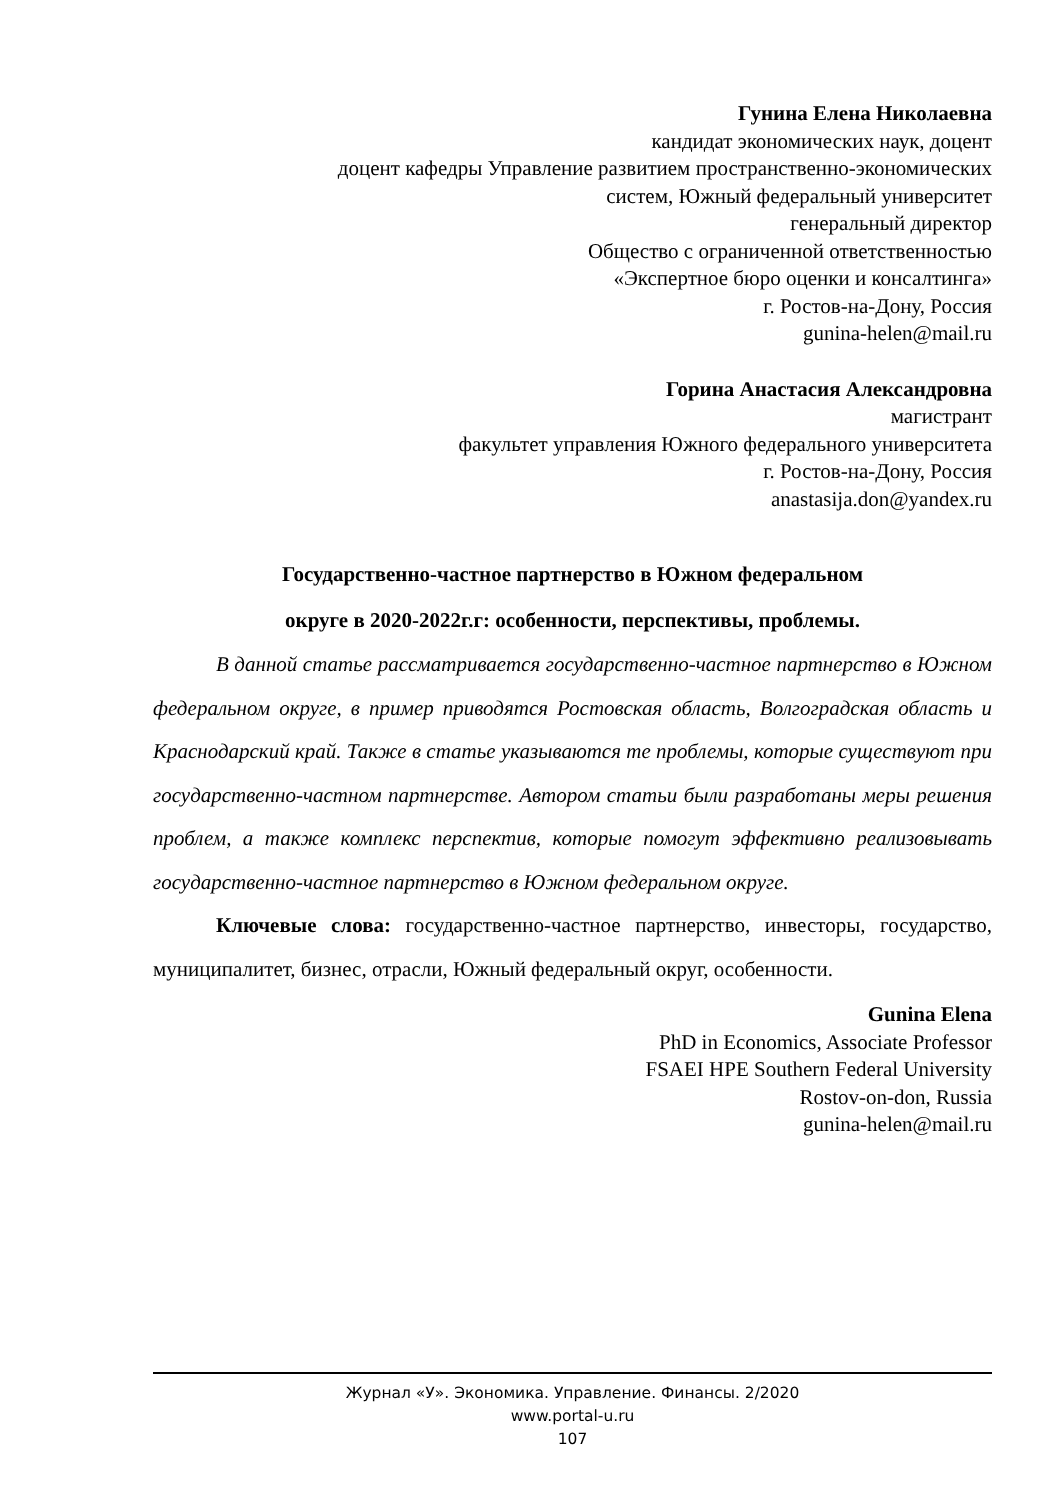Гунина Елена Николаевна
кандидат экономических наук, доцент
доцент кафедры Управление развитием пространственно-экономических
систем, Южный федеральный университет
генеральный директор
Общество с ограниченной ответственностью
«Экспертное бюро оценки и консалтинга»
г. Ростов-на-Дону, Россия
gunina-helen@mail.ru
Горина Анастасия Александровна
магистрант
факультет управления Южного федерального университета
г. Ростов-на-Дону, Россия
anastasija.don@yandex.ru
Государственно-частное партнерство в Южном федеральном
округе в 2020-2022г.г: особенности, перспективы, проблемы.
В данной статье рассматривается государственно-частное партнерство в Южном федеральном округе, в пример приводятся Ростовская область, Волгоградская область и Краснодарский край. Также в статье указываются те проблемы, которые существуют при государственно-частном партнерстве. Автором статьи были разработаны меры решения проблем, а также комплекс перспектив, которые помогут эффективно реализовывать государственно-частное партнерство в Южном федеральном округе.
Ключевые слова: государственно-частное партнерство, инвесторы, государство, муниципалитет, бизнес, отрасли, Южный федеральный округ, особенности.
Gunina Elena
PhD in Economics, Associate Professor
FSAEI HPE Southern Federal University
Rostov-on-don, Russia
gunina-helen@mail.ru
Журнал «У». Экономика. Управление. Финансы. 2/2020
www.portal-u.ru
107